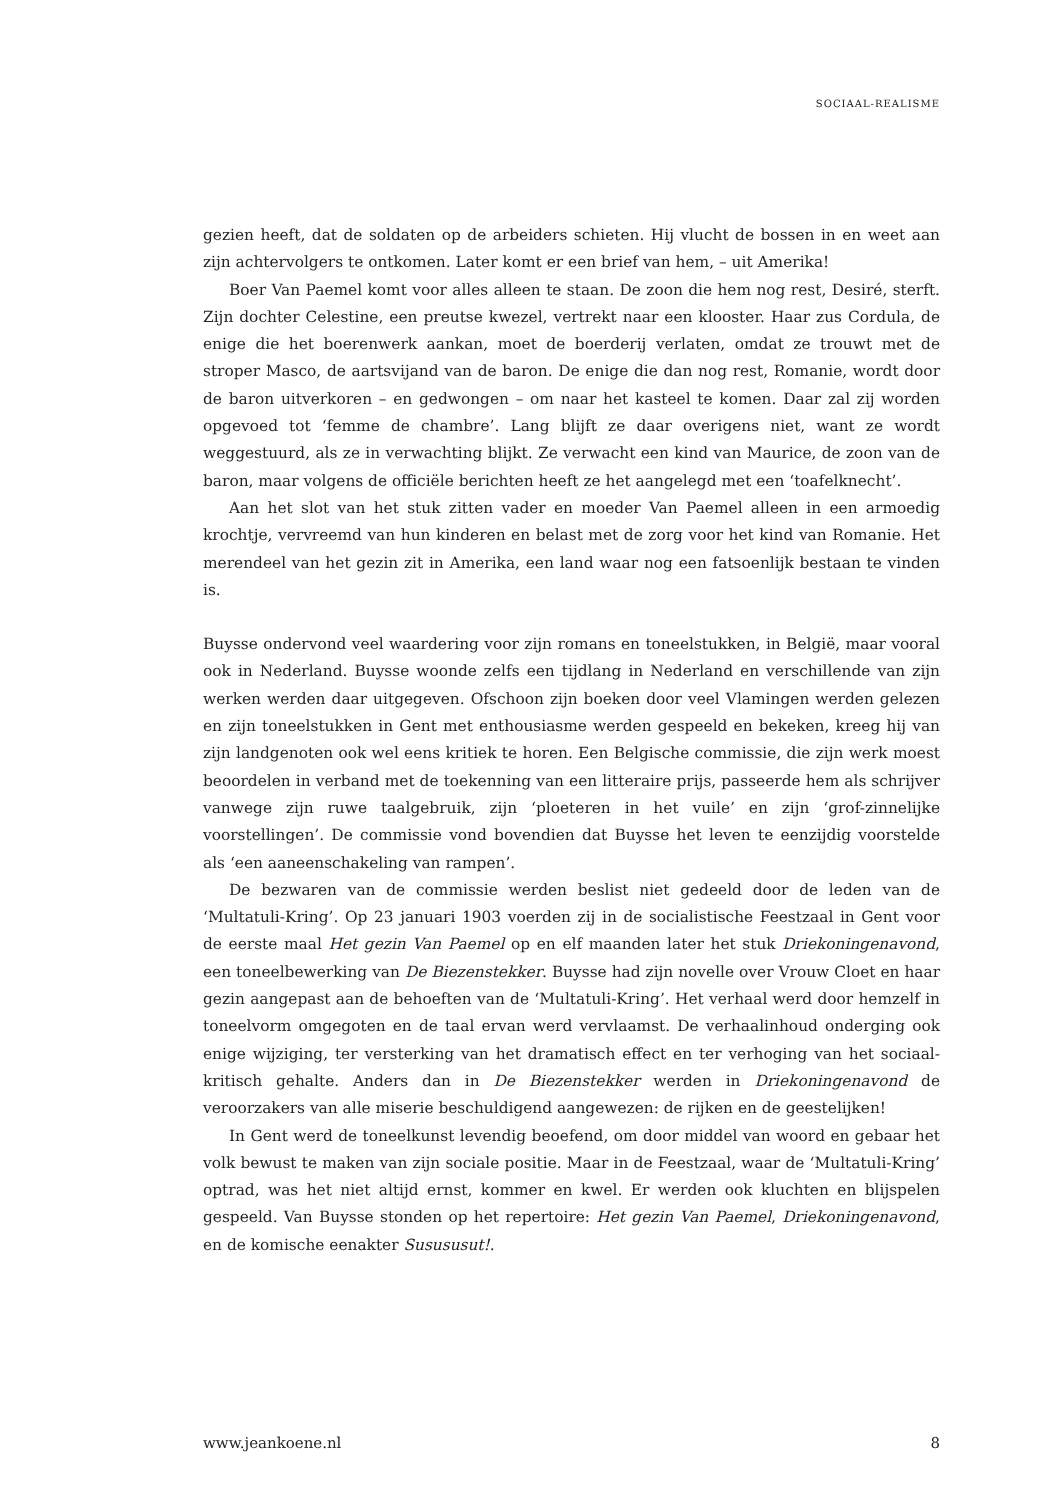SOCIAAL-REALISME
gezien heeft, dat de soldaten op de arbeiders schieten. Hij vlucht de bossen in en weet aan zijn achtervolgers te ontkomen. Later komt er een brief van hem, – uit Amerika!
Boer Van Paemel komt voor alles alleen te staan. De zoon die hem nog rest, Desiré, sterft. Zijn dochter Celestine, een preutse kwezel, vertrekt naar een klooster. Haar zus Cordula, de enige die het boerenwerk aankan, moet de boerderij verlaten, omdat ze trouwt met de stroper Masco, de aartsvijand van de baron. De enige die dan nog rest, Romanie, wordt door de baron uitverkoren – en gedwongen – om naar het kasteel te komen. Daar zal zij worden opgevoed tot ‘femme de chambre’. Lang blijft ze daar overigens niet, want ze wordt weggestuurd, als ze in verwachting blijkt. Ze verwacht een kind van Maurice, de zoon van de baron, maar volgens de officiële berichten heeft ze het aangelegd met een ‘toafelknecht’.
Aan het slot van het stuk zitten vader en moeder Van Paemel alleen in een armoedig krochtje, vervreemd van hun kinderen en belast met de zorg voor het kind van Romanie. Het merendeel van het gezin zit in Amerika, een land waar nog een fatsoenlijk bestaan te vinden is.
Buysse ondervond veel waardering voor zijn romans en toneelstukken, in België, maar vooral ook in Nederland. Buysse woonde zelfs een tijdlang in Nederland en verschillende van zijn werken werden daar uitgegeven. Ofschoon zijn boeken door veel Vlamingen werden gelezen en zijn toneelstukken in Gent met enthousiasme werden gespeeld en bekeken, kreeg hij van zijn landgenoten ook wel eens kritiek te horen. Een Belgische commissie, die zijn werk moest beoordelen in verband met de toekenning van een litteraire prijs, passeerde hem als schrijver vanwege zijn ruwe taalgebruik, zijn ‘ploeteren in het vuile’ en zijn ‘grof-zinnelijke voorstellingen’. De commissie vond bovendien dat Buysse het leven te eenzijdig voorstelde als ‘een aaneenschakeling van rampen’.
De bezwaren van de commissie werden beslist niet gedeeld door de leden van de ‘Multatuli-Kring’. Op 23 januari 1903 voerden zij in de socialistische Feestzaal in Gent voor de eerste maal Het gezin Van Paemel op en elf maanden later het stuk Driekoningenavond, een toneelbewerking van De Biezenstekker. Buysse had zijn novelle over Vrouw Cloet en haar gezin aangepast aan de behoeften van de ‘Multatuli-Kring’. Het verhaal werd door hemzelf in toneelvorm omgegoten en de taal ervan werd vervlaamst. De verhaalinhoud onderging ook enige wijziging, ter versterking van het dramatisch effect en ter verhoging van het sociaal-kritisch gehalte. Anders dan in De Biezenstekker werden in Driekoningenavond de veroorzakers van alle miserie beschuldigend aangewezen: de rijken en de geestelijken!
In Gent werd de toneelkunst levendig beoefend, om door middel van woord en gebaar het volk bewust te maken van zijn sociale positie. Maar in de Feestzaal, waar de ‘Multatuli-Kring’ optrad, was het niet altijd ernst, kommer en kwel. Er werden ook kluchten en blijspelen gespeeld. Van Buysse stonden op het repertoire: Het gezin Van Paemel, Driekoningenavond, en de komische eenakter Susususut!.
www.jeankoene.nl 8